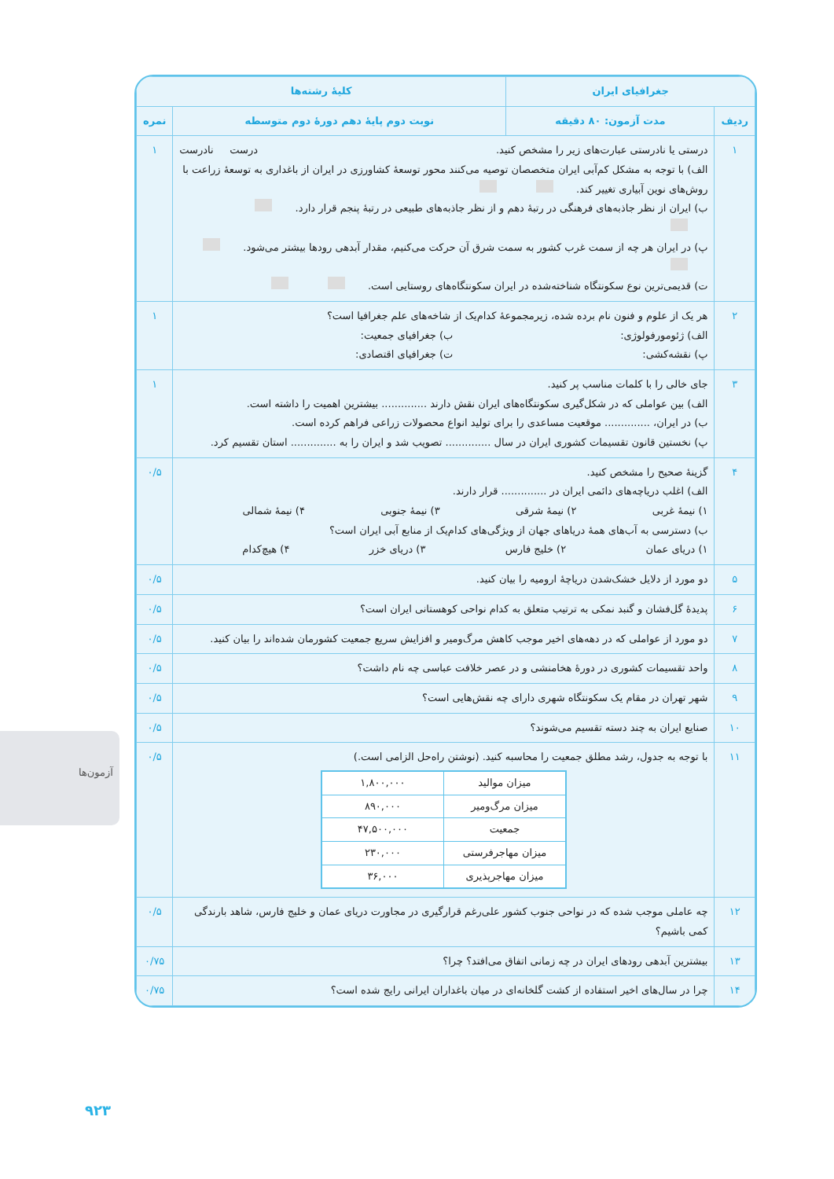آزمون‌ها
۹۲۳
| جغرافیای ایران | | کلیهٔ رشته‌ها | |
| --- | --- | --- | --- |
| ردیف | مدت آزمون: ۸۰ دقیقه | نوبت دوم پایهٔ دهم دورهٔ دوم متوسطه | نمره |
| ۱ | درستی یا نادرستی عبارت‌های زیر را مشخص کنید. درست نادرست الف) با توجه به مشکل کم‌آبی ایران متخصصان توصیه می‌کنند محور توسعهٔ کشاورزی در ایران از باغداری به توسعهٔ زراعت با روش‌های نوین آبیاری تغییر کند. ب) ایران از نظر جاذبه‌های فرهنگی در رتبهٔ دهم و از نظر جاذبه‌های طبیعی در رتبهٔ پنجم قرار دارد. پ) در ایران هر چه از سمت غرب کشور به سمت شرق آن حرکت می‌کنیم، مقدار آبدهی رودها بیشتر می‌شود. ت) قدیمی‌ترین نوع سکونتگاه شناخته‌شده در ایران سکونتگاه‌های روستایی است. | | ۱ |
| ۲ | هر یک از علوم و فنون نام برده شده، زیرمجموعهٔ کدام‌یک از شاخه‌های علم جغرافیا است؟ الف) ژئومورفولوژی: ب) جغرافیای جمعیت: پ) نقشه‌کشی: ت) جغرافیای اقتصادی: | | ۱ |
| ۳ | جای خالی را با کلمات مناسب پر کنید. الف) بین عواملی که در شکل‌گیری سکونتگاه‌های ایران نقش دارند .............. بیشترین اهمیت را داشته است. ب) در ایران، .............. موقعیت مساعدی را برای تولید انواع محصولات زراعی فراهم کرده است. پ) نخستین قانون تقسیمات کشوری ایران در سال .............. تصویب شد و ایران را به .............. استان تقسیم کرد. | | ۱ |
| ۴ | گزینهٔ صحیح را مشخص کنید. الف) اغلب دریاچه‌های دائمی ایران در .............. قرار دارند. ۱) نیمهٔ غربی ۲) نیمهٔ شرقی ۳) نیمهٔ جنوبی ۴) نیمهٔ شمالی ب) دسترسی به آب‌های همهٔ دریاهای جهان از ویژگی‌های کدام‌یک از منابع آبی ایران است؟ ۱) دریای عمان ۲) خلیج فارس ۳) دریای خزر ۴) هیچ‌کدام | | ۰/۵ |
| ۵ | دو مورد از دلایل خشک‌شدن دریاچهٔ ارومیه را بیان کنید. | | ۰/۵ |
| ۶ | پدیدهٔ گل‌فشان و گنبد نمکی به ترتیب متعلق به کدام نواحی کوهستانی ایران است؟ | | ۰/۵ |
| ۷ | دو مورد از عواملی که در دهه‌های اخیر موجب کاهش مرگ‌ومیر و افزایش سریع جمعیت کشورمان شده‌اند را بیان کنید. | | ۰/۵ |
| ۸ | واحد تقسیمات کشوری در دورهٔ هخامنشی و در عصر خلافت عباسی چه نام داشت؟ | | ۰/۵ |
| ۹ | شهر تهران در مقام یک سکونتگاه شهری دارای چه نقش‌هایی است؟ | | ۰/۵ |
| ۱۰ | صنایع ایران به چند دسته تقسیم می‌شوند؟ | | ۰/۵ |
| ۱۱ | با توجه به جدول، رشد مطلق جمعیت را محاسبه کنید. (نوشتن راه‌حل الزامی است.) / میزان موالید / ۱,۸۰۰,۰۰۰ / / میزان مرگ‌ومیر / ۸۹۰,۰۰۰ / / جمعیت / ۴۷,۵۰۰,۰۰۰ / / میزان مهاجرفرستی / ۲۳۰,۰۰۰ / / میزان مهاجرپذیری / ۳۶,۰۰۰ / | | ۰/۵ |
| ۱۲ | چه عاملی موجب شده که در نواحی جنوب کشور علی‌رغم قرارگیری در مجاورت دریای عمان و خلیج فارس، شاهد بارندگی کمی باشیم؟ | | ۰/۵ |
| ۱۳ | بیشترین آبدهی رودهای ایران در چه زمانی اتفاق می‌افتد؟ چرا؟ | | ۰/۷۵ |
| ۱۴ | چرا در سال‌های اخیر استفاده از کشت گلخانه‌ای در میان باغداران ایرانی رایج شده است؟ | | ۰/۷۵ |